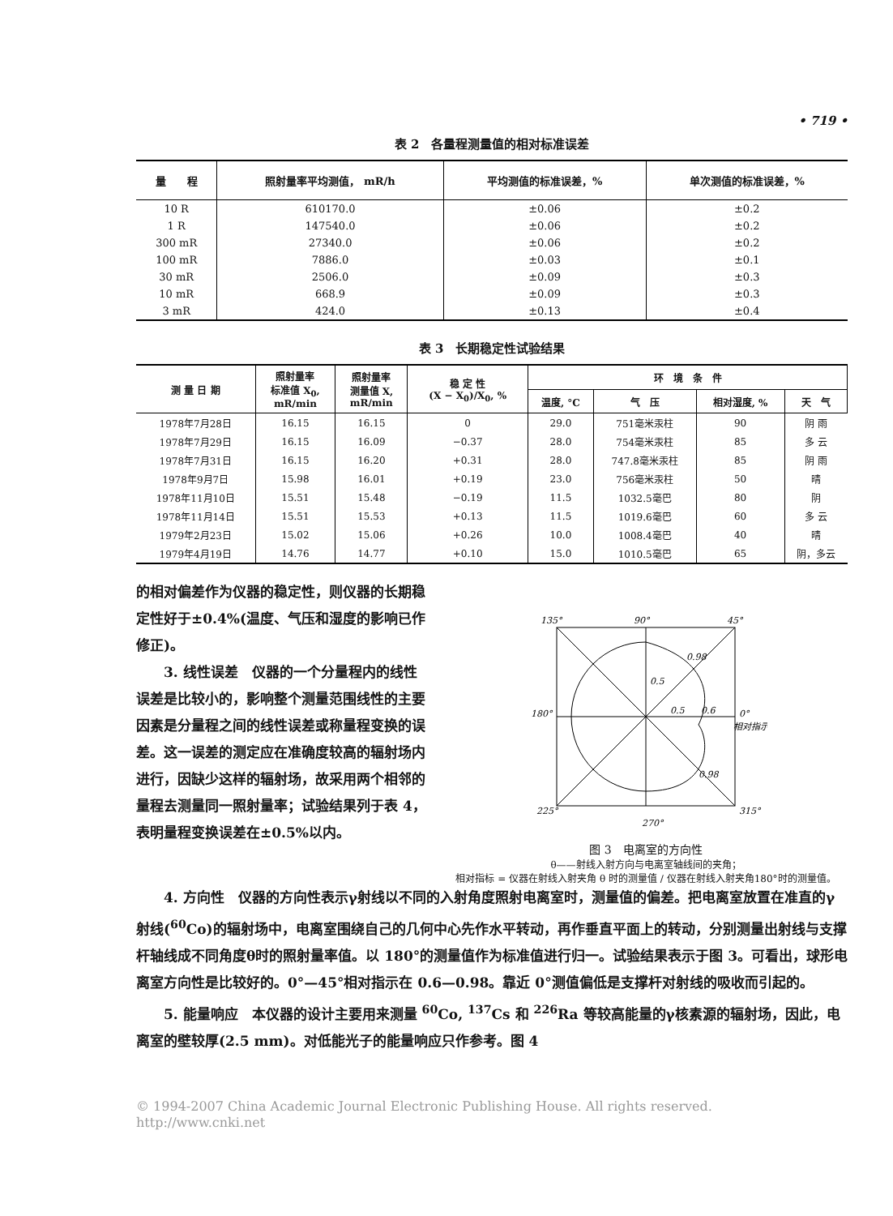• 719 •
表 2　各量程测量值的相对标准误差
| 量 程 | 照射量率平均测值， mR/h | 平均测值的标准误差，% | 单次测值的标准误差，% |
| --- | --- | --- | --- |
| 10 R | 610170.0 | ±0.06 | ±0.2 |
| 1 R | 147540.0 | ±0.06 | ±0.2 |
| 300 mR | 27340.0 | ±0.06 | ±0.2 |
| 100 mR | 7886.0 | ±0.03 | ±0.1 |
| 30 mR | 2506.0 | ±0.09 | ±0.3 |
| 10 mR | 668.9 | ±0.09 | ±0.3 |
| 3 mR | 424.0 | ±0.13 | ±0.4 |
表 3　长期稳定性试验结果
| 测 量 日 期 | 照射量率 标准值 X<sub>0</sub>, mR/min | 照射量率 测量值 X, mR/min | 稳 定 性 (X − X<sub>0</sub>)/X<sub>0</sub>, % | 环 境 条 件 | | | |
| --- | --- | --- | --- | --- | --- | --- | --- |
| | | | | 温度, °C | 气 压 | 相对湿度, % | 天 气 |
| 1978年7月28日 | 16.15 | 16.15 | 0 | 29.0 | 751毫米汞柱 | 90 | 阴 雨 |
| 1978年7月29日 | 16.15 | 16.09 | −0.37 | 28.0 | 754毫米汞柱 | 85 | 多 云 |
| 1978年7月31日 | 16.15 | 16.20 | +0.31 | 28.0 | 747.8毫米汞柱 | 85 | 阴 雨 |
| 1978年9月7日 | 15.98 | 16.01 | +0.19 | 23.0 | 756毫米汞柱 | 50 | 晴 |
| 1978年11月10日 | 15.51 | 15.48 | −0.19 | 11.5 | 1032.5毫巴 | 80 | 阴 |
| 1978年11月14日 | 15.51 | 15.53 | +0.13 | 11.5 | 1019.6毫巴 | 60 | 多 云 |
| 1979年2月23日 | 15.02 | 15.06 | +0.26 | 10.0 | 1008.4毫巴 | 40 | 晴 |
| 1979年4月19日 | 14.76 | 14.77 | +0.10 | 15.0 | 1010.5毫巴 | 65 | 阴，多云 |
的相对偏差作为仪器的稳定性，则仪器的长期稳定性好于±0.4%(温度、气压和湿度的影响已作修正)。
3. 线性误差　仪器的一个分量程内的线性误差是比较小的，影响整个测量范围线性的主要因素是分量程之间的线性误差或称量程变换的误差。这一误差的测定应在准确度较高的辐射场内进行，因缺少这样的辐射场，故采用两个相邻的量程去测量同一照射量率；试验结果列于表 4，表明量程变换误差在±0.5%以内。
135°
90°
45°
180°
0°
相对指示
0.98
0.98
225°
315°
270°
0.5
0.5
0.6
图 3　电离室的方向性
θ——射线入射方向与电离室轴线间的夹角；
相对指标 = 仪器在射线入射夹角 θ 时的测量值 / 仪器在射线入射夹角180°时的测量值。
4. 方向性　仪器的方向性表示γ射线以不同的入射角度照射电离室时，测量值的偏差。把电离室放置在准直的γ射线(<sup>60</sup>Co)的辐射场中，电离室围绕自己的几何中心先作水平转动，再作垂直平面上的转动，分别测量出射线与支撑杆轴线成不同角度θ时的照射量率值。以 180°的测量值作为标准值进行归一。试验结果表示于图 3。可看出，球形电离室方向性是比较好的。0°—45°相对指示在 0.6—0.98。靠近 0°测值偏低是支撑杆对射线的吸收而引起的。
5. 能量响应　本仪器的设计主要用来测量 <sup>60</sup>Co, <sup>137</sup>Cs 和 <sup>226</sup>Ra 等较高能量的γ核素源的辐射场，因此，电离室的壁较厚(2.5 mm)。对低能光子的能量响应只作参考。图 4
© 1994-2007 China Academic Journal Electronic Publishing House. All rights reserved.　 http://www.cnki.net